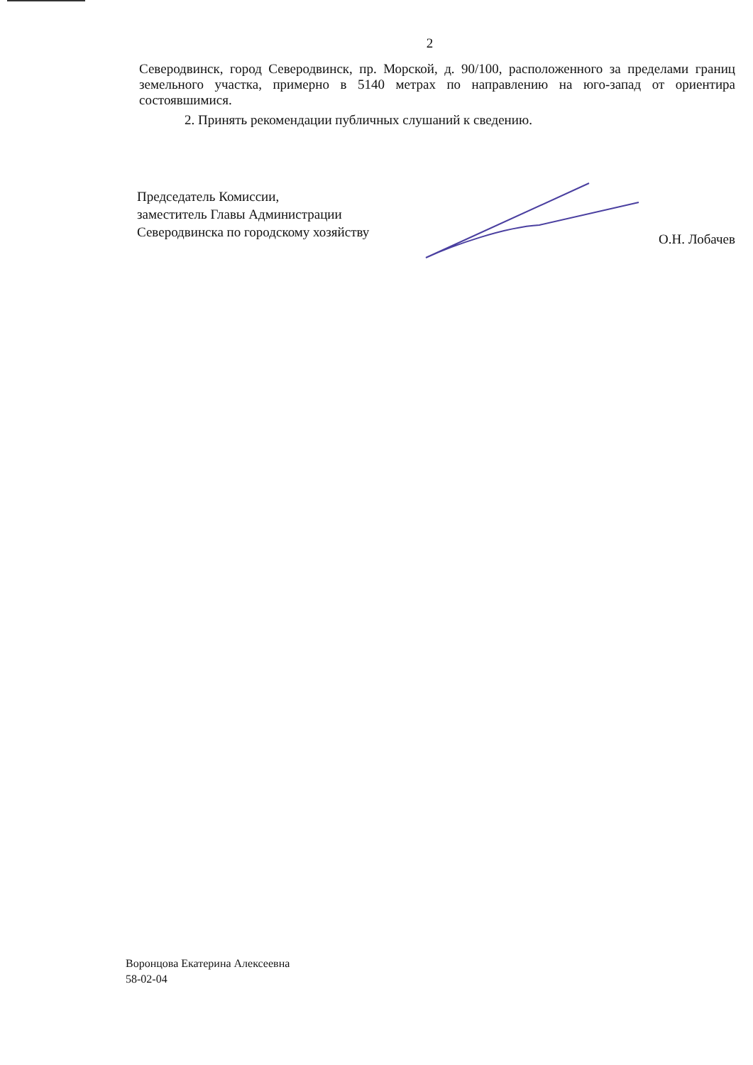2
Северодвинск, город Северодвинск, пр. Морской, д. 90/100, расположенного за пределами границ земельного участка, примерно в 5140 метрах по направлению на юго-запад от ориентира состоявшимися.
2. Принять рекомендации публичных слушаний к сведению.
Председатель Комиссии,
заместитель Главы Администрации
Северодвинска по городскому хозяйству
О.Н. Лобачев
Воронцова Екатерина Алексеевна
58-02-04